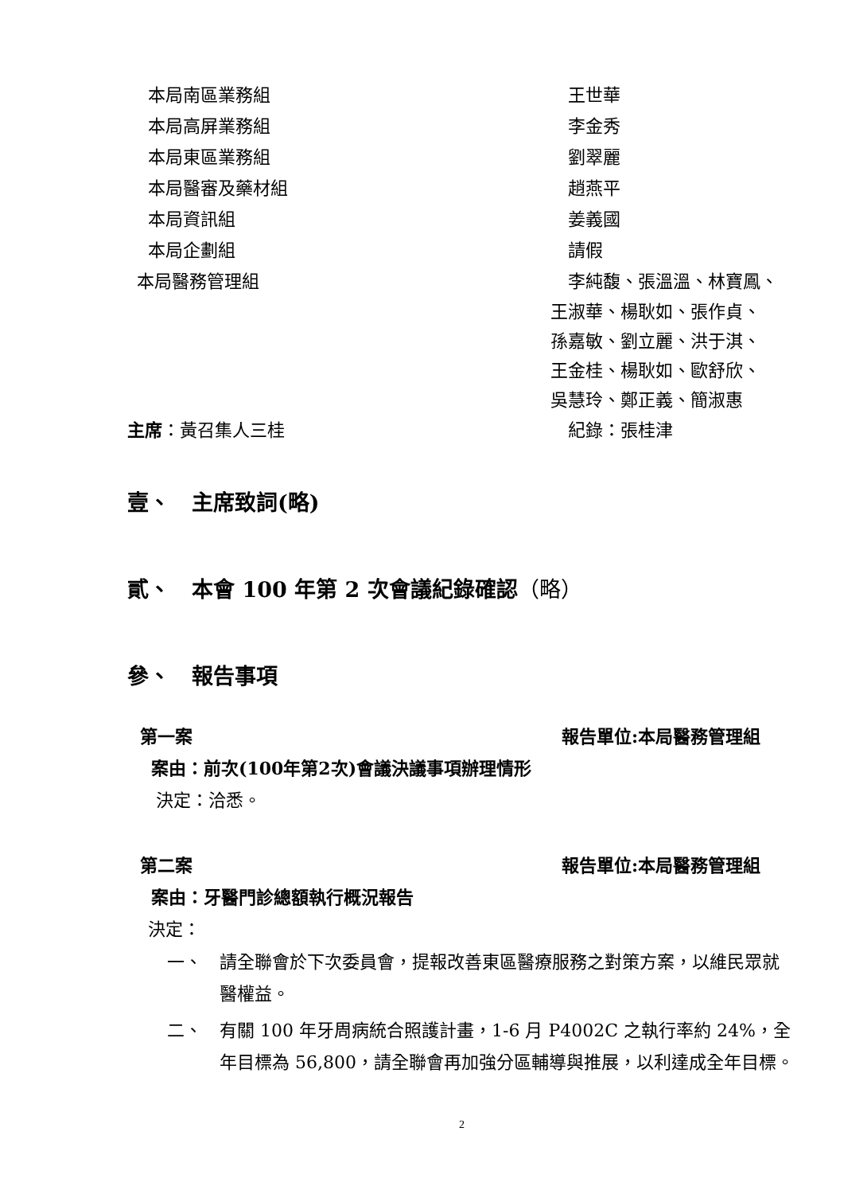本局南區業務組 王世華
本局高屏業務組 李金秀
本局東區業務組 劉翠麗
本局醫審及藥材組 趙燕平
本局資訊組 姜義國
本局企劃組 請假
本局醫務管理組 李純馥、張溫溫、林寶鳳、
王淑華、楊耿如、張作貞、
孫嘉敏、劉立麗、洪于淇、
王金桂、楊耿如、歐舒欣、
吳慧玲、鄭正義、簡淑惠
主席：黃召集人三桂 紀錄：張桂津
壹、　主席致詞(略)
貳、　本會 100 年第 2 次會議紀錄確認（略）
參、　報告事項
第一案 報告單位:本局醫務管理組
案由：前次(100年第2次)會議決議事項辦理情形
決定：洽悉。
第二案 報告單位:本局醫務管理組
案由：牙醫門診總額執行概況報告
決定：
一、 請全聯會於下次委員會，提報改善東區醫療服務之對策方案，以維民眾就醫權益。
二、 有關 100 年牙周病統合照護計畫，1-6 月 P4002C 之執行率約 24%，全年目標為 56,800，請全聯會再加強分區輔導與推展，以利達成全年目標。
2